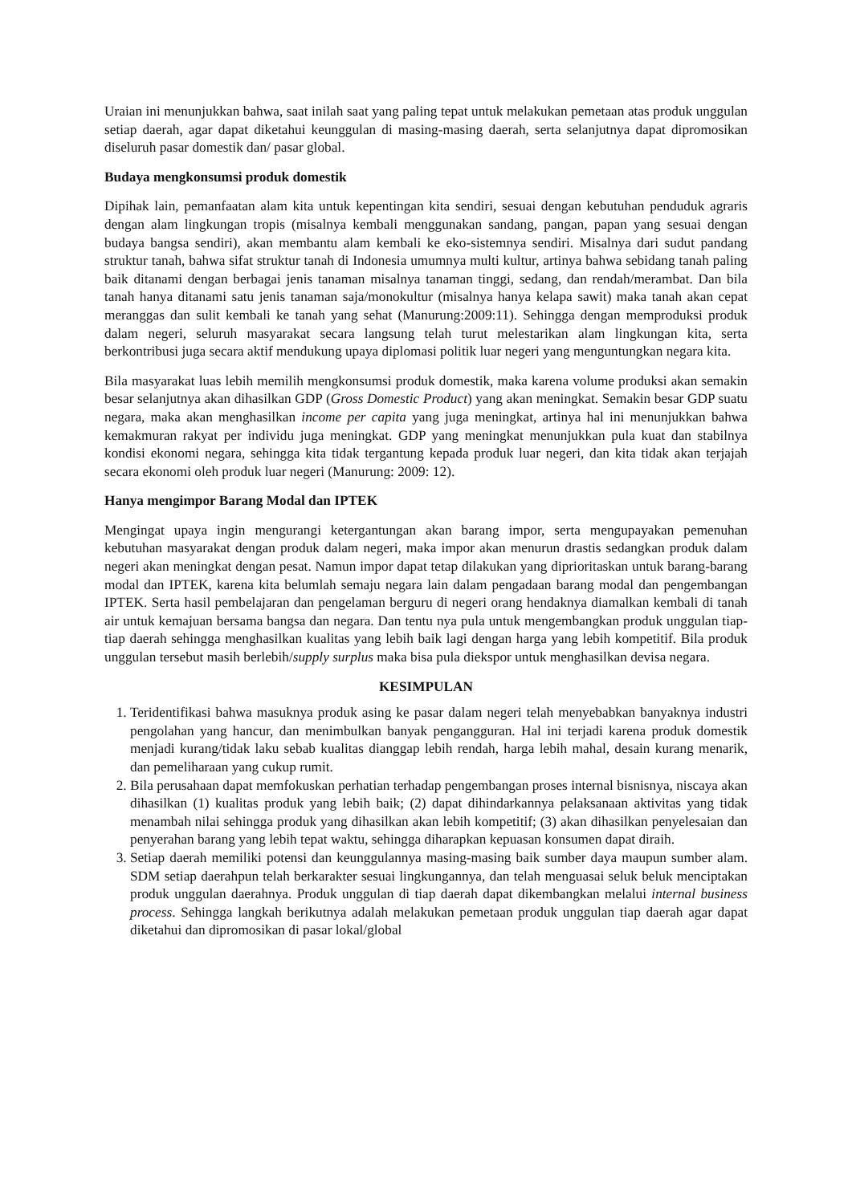Uraian ini menunjukkan bahwa, saat inilah saat yang paling tepat untuk melakukan pemetaan atas produk unggulan setiap daerah, agar dapat diketahui keunggulan di masing-masing daerah, serta selanjutnya dapat dipromosikan diseluruh pasar domestik dan/ pasar global.
Budaya mengkonsumsi produk domestik
Dipihak lain, pemanfaatan alam kita untuk kepentingan kita sendiri, sesuai dengan kebutuhan penduduk agraris dengan alam lingkungan tropis (misalnya kembali menggunakan sandang, pangan, papan yang sesuai dengan budaya bangsa sendiri), akan membantu alam kembali ke eko-sistemnya sendiri. Misalnya dari sudut pandang struktur tanah, bahwa sifat struktur tanah di Indonesia umumnya multi kultur, artinya bahwa sebidang tanah paling baik ditanami dengan berbagai jenis tanaman misalnya tanaman tinggi, sedang, dan rendah/merambat. Dan bila tanah hanya ditanami satu jenis tanaman saja/monokultur (misalnya hanya kelapa sawit) maka tanah akan cepat meranggas dan sulit kembali ke tanah yang sehat (Manurung:2009:11). Sehingga dengan memproduksi produk dalam negeri, seluruh masyarakat secara langsung telah turut melestarikan alam lingkungan kita, serta berkontribusi juga secara aktif mendukung upaya diplomasi politik luar negeri yang menguntungkan negara kita.
Bila masyarakat luas lebih memilih mengkonsumsi produk domestik, maka karena volume produksi akan semakin besar selanjutnya akan dihasilkan GDP (Gross Domestic Product) yang akan meningkat. Semakin besar GDP suatu negara, maka akan menghasilkan income per capita yang juga meningkat, artinya hal ini menunjukkan bahwa kemakmuran rakyat per individu juga meningkat. GDP yang meningkat menunjukkan pula kuat dan stabilnya kondisi ekonomi negara, sehingga kita tidak tergantung kepada produk luar negeri, dan kita tidak akan terjajah secara ekonomi oleh produk luar negeri (Manurung: 2009: 12).
Hanya mengimpor Barang Modal dan IPTEK
Mengingat upaya ingin mengurangi ketergantungan akan barang impor, serta mengupayakan pemenuhan kebutuhan masyarakat dengan produk dalam negeri, maka impor akan menurun drastis sedangkan produk dalam negeri akan meningkat dengan pesat. Namun impor dapat tetap dilakukan yang diprioritaskan untuk barang-barang modal dan IPTEK, karena kita belumlah semaju negara lain dalam pengadaan barang modal dan pengembangan IPTEK. Serta hasil pembelajaran dan pengelaman berguru di negeri orang hendaknya diamalkan kembali di tanah air untuk kemajuan bersama bangsa dan negara. Dan tentu nya pula untuk mengembangkan produk unggulan tiap-tiap daerah sehingga menghasilkan kualitas yang lebih baik lagi dengan harga yang lebih kompetitif. Bila produk unggulan tersebut masih berlebih/supply surplus maka bisa pula diekspor untuk menghasilkan devisa negara.
KESIMPULAN
1. Teridentifikasi bahwa masuknya produk asing ke pasar dalam negeri telah menyebabkan banyaknya industri pengolahan yang hancur, dan menimbulkan banyak pengangguran. Hal ini terjadi karena produk domestik menjadi kurang/tidak laku sebab kualitas dianggap lebih rendah, harga lebih mahal, desain kurang menarik, dan pemeliharaan yang cukup rumit.
2. Bila perusahaan dapat memfokuskan perhatian terhadap pengembangan proses internal bisnisnya, niscaya akan dihasilkan (1) kualitas produk yang lebih baik; (2) dapat dihindarkannya pelaksanaan aktivitas yang tidak menambah nilai sehingga produk yang dihasilkan akan lebih kompetitif; (3) akan dihasilkan penyelesaian dan penyerahan barang yang lebih tepat waktu, sehingga diharapkan kepuasan konsumen dapat diraih.
3. Setiap daerah memiliki potensi dan keunggulannya masing-masing baik sumber daya maupun sumber alam. SDM setiap daerahpun telah berkarakter sesuai lingkungannya, dan telah menguasai seluk beluk menciptakan produk unggulan daerahnya. Produk unggulan di tiap daerah dapat dikembangkan melalui internal business process. Sehingga langkah berikutnya adalah melakukan pemetaan produk unggulan tiap daerah agar dapat diketahui dan dipromosikan di pasar lokal/global